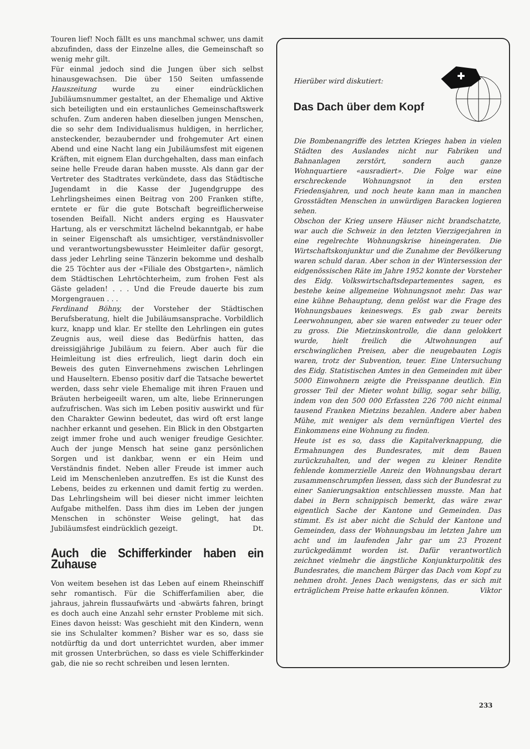Touren lief! Noch fällt es uns manchmal schwer, uns damit abzufinden, dass der Einzelne alles, die Gemeinschaft so wenig mehr gilt.
Für einmal jedoch sind die Jungen über sich selbst hinausgewachsen. Die über 150 Seiten umfassende Hauszeitung wurde zu einer eindrücklichen Jubiläumsnummer gestaltet, an der Ehemalige und Aktive sich beteiligten und ein erstaunliches Gemeinschaftswerk schufen. Zum anderen haben dieselben jungen Menschen, die so sehr dem Individualismus huldigen, in herrlicher, ansteckender, bezaubernder und frohgemuter Art einen Abend und eine Nacht lang ein Jubiläumsfest mit eigenen Kräften, mit eignem Elan durchgehalten, dass man einfach seine helle Freude daran haben musste. Als dann gar der Vertreter des Stadtrates verkündete, dass das Städtische Jugendamt in die Kasse der Jugendgruppe des Lehrlingsheimes einen Beitrag von 200 Franken stifte, erntete er für die gute Botschaft begreiflicherweise tosenden Beifall. Nicht anders erging es Hausvater Hartung, als er verschmitzt lächelnd bekanntgab, er habe in seiner Eigenschaft als umsichtiger, verständnisvoller und verantwortungsbewusster Heimleiter dafür gesorgt, dass jeder Lehrling seine Tänzerin bekomme und deshalb die 25 Töchter aus der «Filiale des Obstgarten», nämlich dem Städtischen Lehrtöchterheim, zum frohen Fest als Gäste geladen! . . . Und die Freude dauerte bis zum Morgengrauen . . .
Ferdinand Böhny, der Vorsteher der Städtischen Berufsberatung, hielt die Jubiläumsansprache. Vorbildlich kurz, knapp und klar. Er stellte den Lehrlingen ein gutes Zeugnis aus, weil diese das Bedürfnis hatten, das dreissigjährige Jubiläum zu feiern. Aber auch für die Heimleitung ist dies erfreulich, liegt darin doch ein Beweis des guten Einvernehmens zwischen Lehrlingen und Hauseltern. Ebenso positiv darf die Tatsache bewertet werden, dass sehr viele Ehemalige mit ihren Frauen und Bräuten herbeigeeilt waren, um alte, liebe Erinnerungen aufzufrischen. Was sich im Leben positiv auswirkt und für den Charakter Gewinn bedeutet, das wird oft erst lange nachher erkannt und gesehen. Ein Blick in den Obstgarten zeigt immer frohe und auch weniger freudige Gesichter. Auch der junge Mensch hat seine ganz persönlichen Sorgen und ist dankbar, wenn er ein Heim und Verständnis findet. Neben aller Freude ist immer auch Leid im Menschenleben anzutreffen. Es ist die Kunst des Lebens, beides zu erkennen und damit fertig zu werden. Das Lehrlingsheim will bei dieser nicht immer leichten Aufgabe mithelfen. Dass ihm dies im Leben der jungen Menschen in schönster Weise gelingt, hat das Jubiläumsfest eindrücklich gezeigt. Dt.
Auch die Schifferkinder haben ein Zuhause
Von weitem besehen ist das Leben auf einem Rheinschiff sehr romantisch. Für die Schifferfamilien aber, die jahraus, jahrein flussaufwärts und -abwärts fahren, bringt es doch auch eine Anzahl sehr ernster Probleme mit sich. Eines davon heisst: Was geschieht mit den Kindern, wenn sie ins Schulalter kommen? Bisher war es so, dass sie notdürftig da und dort unterrichtet wurden, aber immer mit grossen Unterbrüchen, so dass es viele Schifferkinder gab, die nie so recht schreiben und lesen lernten.
Hierüber wird diskutiert:
Das Dach über dem Kopf
Die Bombenangriffe des letzten Krieges haben in vielen Städten des Auslandes nicht nur Fabriken und Bahnanlagen zerstört, sondern auch ganze Wohnquartiere «ausradiert». Die Folge war eine erschreckende Wohnungsnot in den ersten Friedensjahren, und noch heute kann man in manchen Grosstädten Menschen in unwürdigen Baracken logieren sehen.
Obschon der Krieg unsere Häuser nicht brandschatzte, war auch die Schweiz in den letzten Vierzigerjahren in eine regelrechte Wohnungskrise hineingeraten. Die Wirtschaftskonjunktur und die Zunahme der Bevölkerung waren schuld daran. Aber schon in der Wintersession der eidgenössischen Räte im Jahre 1952 konnte der Vorsteher des Eidg. Volkswirtschaftsdepartementes sagen, es bestehe keine allgemeine Wohnungsnot mehr. Das war eine kühne Behauptung, denn gelöst war die Frage des Wohnungsbaues keineswegs. Es gab zwar bereits Leerwohnungen, aber sie waren entweder zu teuer oder zu gross. Die Mietzinskontrolle, die dann gelokkert wurde, hielt freilich die Altwohnungen auf erschwinglichen Preisen, aber die neugebauten Logis waren, trotz der Subvention, teuer. Eine Untersuchung des Eidg. Statistischen Amtes in den Gemeinden mit über 5000 Einwohnern zeigte die Preisspanne deutlich. Ein grosser Teil der Mieter wohnt billig, sogar sehr billig, indem von den 500 000 Erfassten 226 700 nicht einmal tausend Franken Mietzins bezahlen. Andere aber haben Mühe, mit weniger als dem vernünftigen Viertel des Einkommens eine Wohnung zu finden.
Heute ist es so, dass die Kapitalverknappung, die Ermahnungen des Bundesrates, mit dem Bauen zurückzuhalten, und der wegen zu kleiner Rendite fehlende kommerzielle Anreiz den Wohnungsbau derart zusammenschrumpfen liessen, dass sich der Bundesrat zu einer Sanierungsaktion entschliessen musste. Man hat dabei in Bern schnippisch bemerkt, das wäre zwar eigentlich Sache der Kantone und Gemeinden. Das stimmt. Es ist aber nicht die Schuld der Kantone und Gemeinden, dass der Wohnungsbau im letzten Jahre um acht und im laufenden Jahr gar um 23 Prozent zurückgedämmt worden ist. Dafür verantwortlich zeichnet vielmehr die ängstliche Konjunkturpolitik des Bundesrates, die manchem Bürger das Dach vom Kopf zu nehmen droht. Jenes Dach wenigstens, das er sich mit erträglichem Preise hatte erkaufen können. Viktor
233